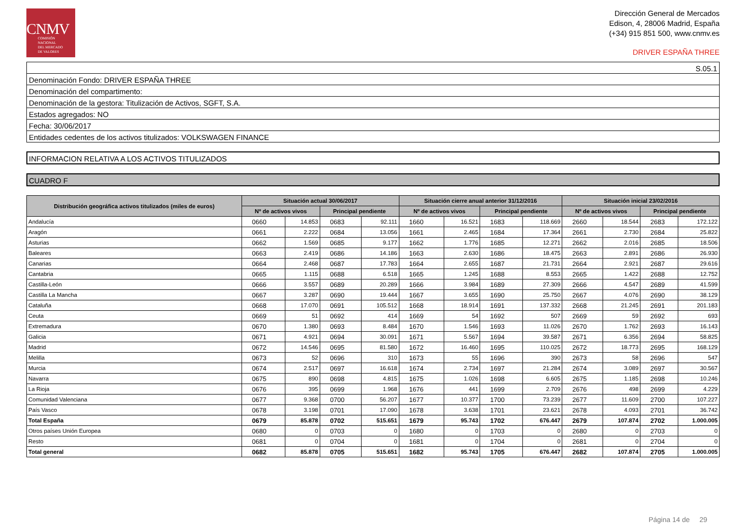CNMV
COMISIÓN
NACIONAL
DEL MERCADO
DE VALORES
Dirección General de Mercados
Edison, 4, 28006 Madrid, España
(+34) 915 851 500, www.cnmv.es
DRIVER ESPAÑA THREE
S.05.1
Denominación Fondo: DRIVER ESPAÑA THREE
Denominación del compartimento:
Denominación de la gestora: Titulización de Activos, SGFT, S.A.
Estados agregados: NO
Fecha: 30/06/2017
Entidades cedentes de los activos titulizados: VOLKSWAGEN FINANCE
INFORMACION RELATIVA A LOS ACTIVOS TITULIZADOS
CUADRO F
| Distribución geográfica activos titulizados (miles de euros) | Situación actual 30/06/2017 | | | | Situación cierre anual anterior 31/12/2016 | | | | Situación inicial 23/02/2016 | | | |
| --- | --- | --- | --- | --- | --- | --- | --- | --- | --- | --- | --- | --- |
| | Nº de activos vivos | | Principal pendiente | | Nº de activos vivos | | Principal pendiente | | Nº de activos vivos | | Principal pendiente | |
| Andalucía | 0660 | 14.853 | 0683 | 92.111 | 1660 | 16.521 | 1683 | 118.669 | 2660 | 18.544 | 2683 | 172.122 |
| Aragón | 0661 | 2.222 | 0684 | 13.056 | 1661 | 2.465 | 1684 | 17.364 | 2661 | 2.730 | 2684 | 25.822 |
| Asturias | 0662 | 1.569 | 0685 | 9.177 | 1662 | 1.776 | 1685 | 12.271 | 2662 | 2.016 | 2685 | 18.506 |
| Baleares | 0663 | 2.419 | 0686 | 14.186 | 1663 | 2.630 | 1686 | 18.475 | 2663 | 2.891 | 2686 | 26.930 |
| Canarias | 0664 | 2.468 | 0687 | 17.783 | 1664 | 2.655 | 1687 | 21.731 | 2664 | 2.921 | 2687 | 29.616 |
| Cantabria | 0665 | 1.115 | 0688 | 6.518 | 1665 | 1.245 | 1688 | 8.553 | 2665 | 1.422 | 2688 | 12.752 |
| Castilla-León | 0666 | 3.557 | 0689 | 20.289 | 1666 | 3.984 | 1689 | 27.309 | 2666 | 4.547 | 2689 | 41.599 |
| Castilla La Mancha | 0667 | 3.287 | 0690 | 19.444 | 1667 | 3.655 | 1690 | 25.750 | 2667 | 4.076 | 2690 | 38.129 |
| Cataluña | 0668 | 17.070 | 0691 | 105.512 | 1668 | 18.914 | 1691 | 137.332 | 2668 | 21.245 | 2691 | 201.183 |
| Ceuta | 0669 | 51 | 0692 | 414 | 1669 | 54 | 1692 | 507 | 2669 | 59 | 2692 | 693 |
| Extremadura | 0670 | 1.380 | 0693 | 8.484 | 1670 | 1.546 | 1693 | 11.026 | 2670 | 1.762 | 2693 | 16.143 |
| Galicia | 0671 | 4.921 | 0694 | 30.091 | 1671 | 5.567 | 1694 | 39.587 | 2671 | 6.356 | 2694 | 58.825 |
| Madrid | 0672 | 14.546 | 0695 | 81.580 | 1672 | 16.460 | 1695 | 110.025 | 2672 | 18.773 | 2695 | 168.129 |
| Melilla | 0673 | 52 | 0696 | 310 | 1673 | 55 | 1696 | 390 | 2673 | 58 | 2696 | 547 |
| Murcia | 0674 | 2.517 | 0697 | 16.618 | 1674 | 2.734 | 1697 | 21.284 | 2674 | 3.089 | 2697 | 30.567 |
| Navarra | 0675 | 890 | 0698 | 4.815 | 1675 | 1.026 | 1698 | 6.605 | 2675 | 1.185 | 2698 | 10.246 |
| La Rioja | 0676 | 395 | 0699 | 1.968 | 1676 | 441 | 1699 | 2.709 | 2676 | 498 | 2699 | 4.229 |
| Comunidad Valenciana | 0677 | 9.368 | 0700 | 56.207 | 1677 | 10.377 | 1700 | 73.239 | 2677 | 11.609 | 2700 | 107.227 |
| País Vasco | 0678 | 3.198 | 0701 | 17.090 | 1678 | 3.638 | 1701 | 23.621 | 2678 | 4.093 | 2701 | 36.742 |
| Total España | 0679 | 85.878 | 0702 | 515.651 | 1679 | 95.743 | 1702 | 676.447 | 2679 | 107.874 | 2702 | 1.000.005 |
| Otros países Unión Europea | 0680 | 0 | 0703 | 0 | 1680 | 0 | 1703 | 0 | 2680 | 0 | 2703 | 0 |
| Resto | 0681 | 0 | 0704 | 0 | 1681 | 0 | 1704 | 0 | 2681 | 0 | 2704 | 0 |
| Total general | 0682 | 85.878 | 0705 | 515.651 | 1682 | 95.743 | 1705 | 676.447 | 2682 | 107.874 | 2705 | 1.000.005 |
Página 14 de 29